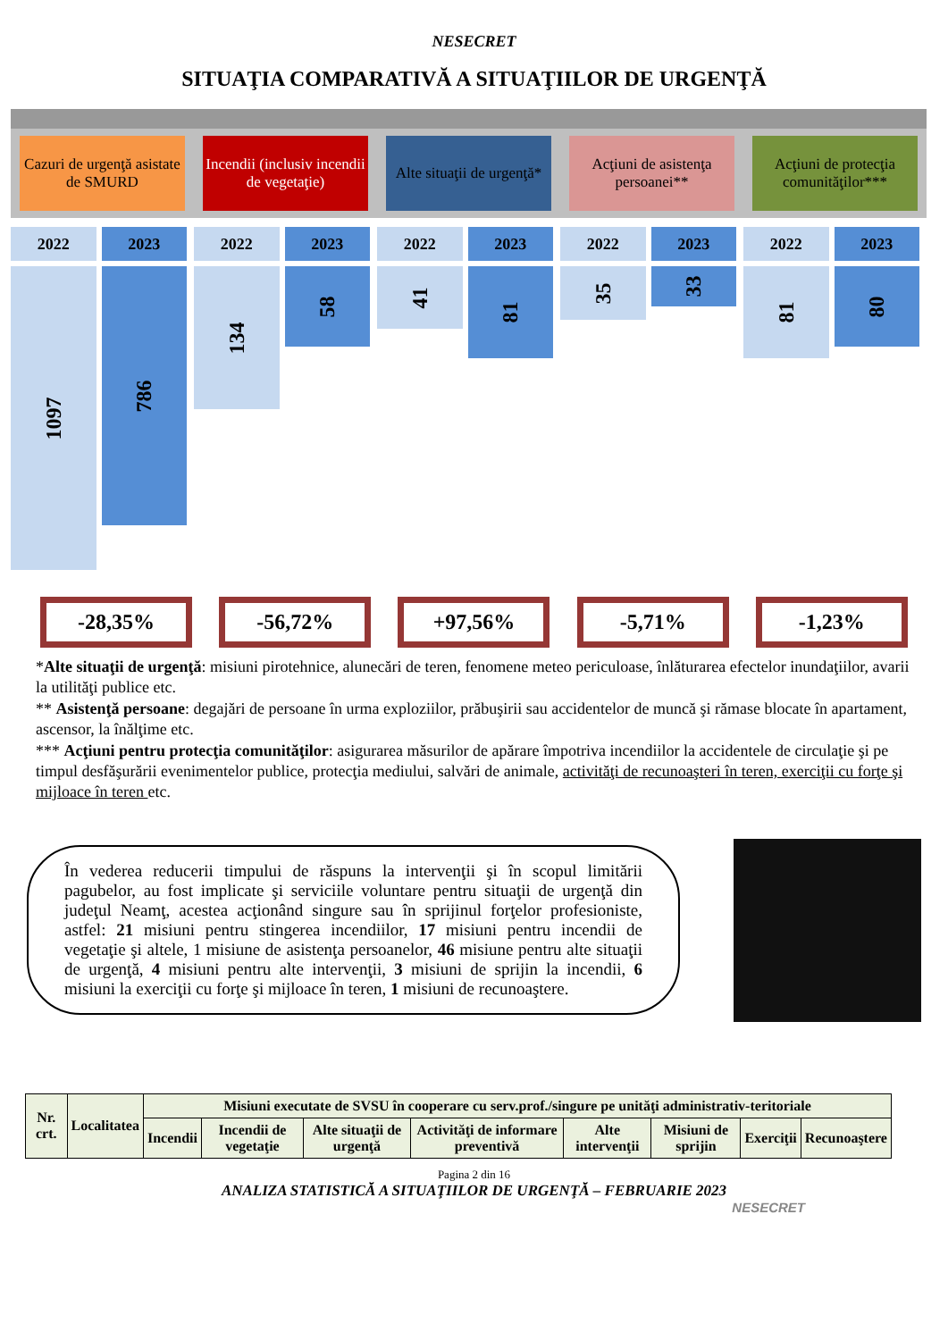NESECRET
SITUAŢIA COMPARATIVĂ A SITUAŢIILOR DE URGENŢĂ
Cazuri de urgenţă asistate de SMURD
Incendii (inclusiv incendii de vegetaţie)
Alte situaţii de urgenţă* Acţiuni de asistenţa persoanei**
Acţiuni de protecţia comunităţilor***
2022
1097
2023
786
2022
134
2023
58
2022
41
2023
81
2022
35
2023
33
2022
81
2023
80
-28,35% -56,72% +97,56% -5,71% -1,23%
*Alte situaţii de urgenţă: misiuni pirotehnice, alunecări de teren, fenomene meteo periculoase, înlăturarea efectelor inundaţiilor, avarii la utilităţi publice etc.
** Asistenţă persoane: degajări de persoane în urma exploziilor, prăbuşirii sau accidentelor de muncă şi rămase blocate în apartament, ascensor, la înălţime etc.
*** Acţiuni pentru protecţia comunităţilor: asigurarea măsurilor de apărare împotriva incendiilor la accidentele de circulaţie şi pe timpul desfăşurării evenimentelor publice, protecţia mediului, salvări de animale, activităţi de recunoaşteri în teren, exerciţii cu forţe şi mijloace în teren etc.
În vederea reducerii timpului de răspuns la intervenţii şi în scopul limitării pagubelor, au fost implicate şi serviciile voluntare pentru situaţii de urgenţă din judeţul Neamţ, acestea acţionând singure sau în sprijinul forţelor profesioniste, astfel: 21 misiuni pentru stingerea incendiilor, 17 misiuni pentru incendii de vegetaţie şi altele, 1 misiune de asistenţa persoanelor, 46 misiune pentru alte situaţii de urgenţă, 4 misiuni pentru alte intervenţii, 3 misiuni de sprijin la incendii, 6 misiuni la exerciţii cu forţe şi mijloace în teren, 1 misiuni de recunoaştere.
| Nr. crt. | Localitatea | Misiuni executate de SVSU în cooperare cu serv.prof./singure pe unităţi administrativ-teritoriale | | | | | | | |
| --- | --- | --- | --- | --- | --- | --- | --- | --- | --- |
| | | Incendii | Incendii de vegetaţie | Alte situaţii de urgenţă | Activităţi de informare preventivă | Alte intervenţii | Misiuni de sprijin | Exerciţii | Recunoaştere |
Pagina 2 din 16
ANALIZA STATISTICĂ A SITUAŢIILOR DE URGENŢĂ – FEBRUARIE 2023
NESECRET